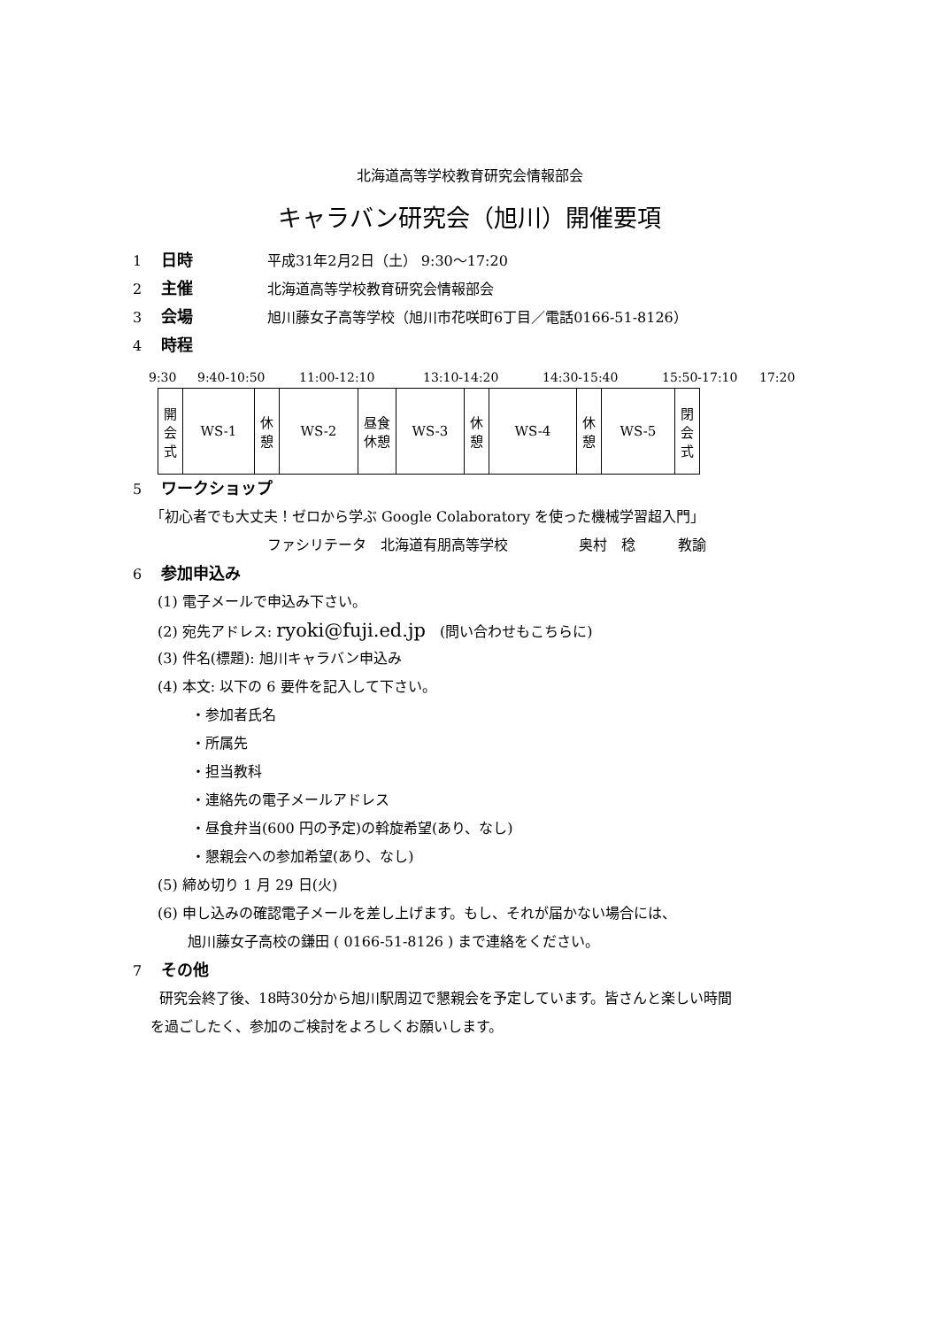北海道高等学校教育研究会情報部会
キャラバン研究会（旭川）開催要項
1 日時 平成31年2月2日（土） 9:30～17:20
2 主催 北海道高等学校教育研究会情報部会
3 会場 旭川藤女子高等学校（旭川市花咲町6丁目／電話0166-51-8126）
4 時程
9:30 9:40-10:50 11:00-12:10 13:10-14:20 14:30-15:40 15:50-17:10 17:20
| 開 会 式 | WS-1 | 休 憩 | WS-2 | 昼食 休憩 | WS-3 | 休 憩 | WS-4 | 休 憩 | WS-5 | 閉 会 式 |
5 ワークショップ
「初心者でも大丈夫！ゼロから学ぶ Google Colaboratory を使った機械学習超入門」
ファシリテータ　北海道有朋高等学校　　　　　奥村　稔　　　教諭
6 参加申込み
(1) 電子メールで申込み下さい。
(2) 宛先アドレス: ryoki@fuji.ed.jp　(問い合わせもこちらに)
(3) 件名(標題): 旭川キャラバン申込み
(4) 本文: 以下の 6 要件を記入して下さい。
・参加者氏名
・所属先
・担当教科
・連絡先の電子メールアドレス
・昼食弁当(600 円の予定)の斡旋希望(あり、なし)
・懇親会への参加希望(あり、なし)
(5) 締め切り 1 月 29 日(火)
(6) 申し込みの確認電子メールを差し上げます。もし、それが届かない場合には、
旭川藤女子高校の鎌田 ( 0166-51-8126 ) まで連絡をください。
7 その他
研究会終了後、18時30分から旭川駅周辺で懇親会を予定しています。皆さんと楽しい時間
を過ごしたく、参加のご検討をよろしくお願いします。